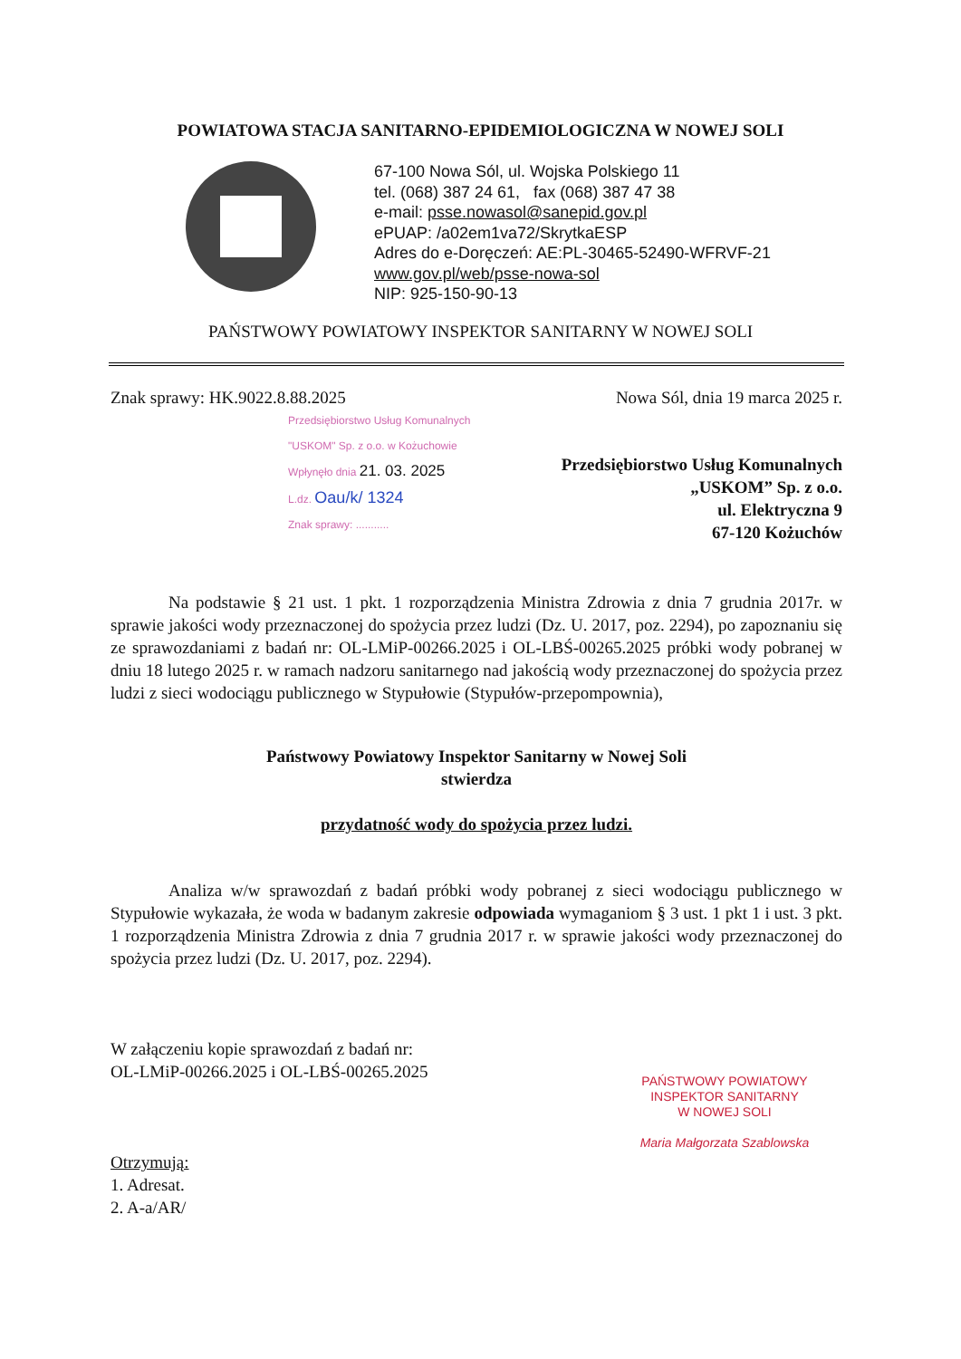POWIATOWA STACJA SANITARNO-EPIDEMIOLOGICZNA W NOWEJ SOLI
67-100 Nowa Sól, ul. Wojska Polskiego 11
tel. (068) 387 24 61, fax (068) 387 47 38
e-mail: psse.nowasol@sanepid.gov.pl
ePUAP: /a02em1va72/SkrytkaESP
Adres do e-Doręczeń: AE:PL-30465-52490-WFRVF-21
www.gov.pl/web/psse-nowa-sol
NIP: 925-150-90-13
PAŃSTWOWY POWIATOWY INSPEKTOR SANITARNY W NOWEJ SOLI
Znak sprawy: HK.9022.8.88.2025 Nowa Sól, dnia 19 marca 2025 r.
Przedsiębiorstwo Usług Komunalnych
"USKOM" Sp. z o.o. w Kożuchowie
Wpłynęło dnia 21. 03. 2025
L.dz. Oau/k/ 1324
Znak sprawy: ...........
Przedsiębiorstwo Usług Komunalnych
„USKOM” Sp. z o.o.
ul. Elektryczna 9
67-120 Kożuchów
Na podstawie § 21 ust. 1 pkt. 1 rozporządzenia Ministra Zdrowia z dnia 7 grudnia 2017r. w sprawie jakości wody przeznaczonej do spożycia przez ludzi (Dz. U. 2017, poz. 2294), po zapoznaniu się ze sprawozdaniami z badań nr: OL-LMiP-00266.2025 i OL-LBŚ-00265.2025 próbki wody pobranej w dniu 18 lutego 2025 r. w ramach nadzoru sanitarnego nad jakością wody przeznaczonej do spożycia przez ludzi z sieci wodociągu publicznego w Stypułowie (Stypułów-przepompownia),
Państwowy Powiatowy Inspektor Sanitarny w Nowej Soli
stwierdza
przydatność wody do spożycia przez ludzi.
Analiza w/w sprawozdań z badań próbki wody pobranej z sieci wodociągu publicznego w Stypułowie wykazała, że woda w badanym zakresie odpowiada wymaganiom § 3 ust. 1 pkt 1 i ust. 3 pkt. 1 rozporządzenia Ministra Zdrowia z dnia 7 grudnia 2017 r. w sprawie jakości wody przeznaczonej do spożycia przez ludzi (Dz. U. 2017, poz. 2294).
W załączeniu kopie sprawozdań z badań nr:
OL-LMiP-00266.2025 i OL-LBŚ-00265.2025
PAŃSTWOWY POWIATOWY
INSPEKTOR SANITARNY
W NOWEJ SOLI
Maria Małgorzata Szablowska
Otrzymują:
1. Adresat.
2. A-a/AR/